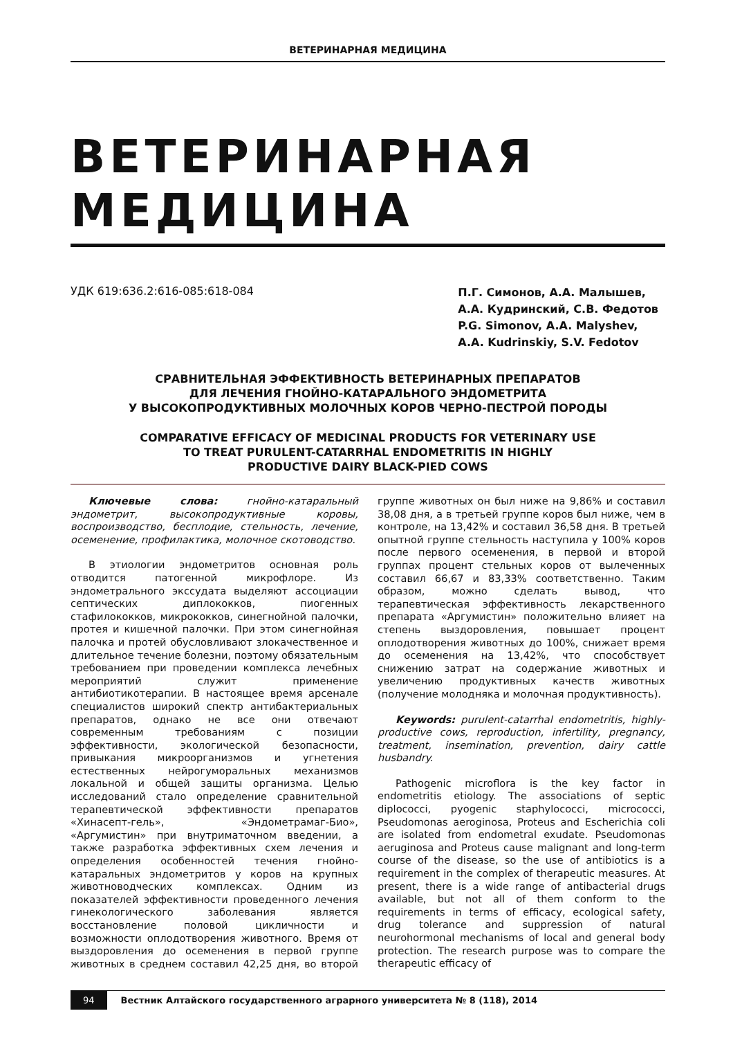ВЕТЕРИНАРНАЯ МЕДИЦИНА
ВЕТЕРИНАРНАЯ
МЕДИЦИНА
УДК 619:636.2:616-085:618-084
П.Г. Симонов, А.А. Малышев,
А.А. Кудринский, С.В. Федотов
P.G. Simonov, A.A. Malyshev,
A.A. Kudrinskiy, S.V. Fedotov
СРАВНИТЕЛЬНАЯ ЭФФЕКТИВНОСТЬ ВЕТЕРИНАРНЫХ ПРЕПАРАТОВ
ДЛЯ ЛЕЧЕНИЯ ГНОЙНО-КАТАРАЛЬНОГО ЭНДОМЕТРИТА
У ВЫСОКОПРОДУКТИВНЫХ МОЛОЧНЫХ КОРОВ ЧЕРНО-ПЕСТРОЙ ПОРОДЫ
COMPARATIVE EFFICACY OF MEDICINAL PRODUCTS FOR VETERINARY USE
TO TREAT PURULENT-CATARRHAL ENDOMETRITIS IN HIGHLY
PRODUCTIVE DAIRY BLACK-PIED COWS
Ключевые слова: гнойно-катаральный эндометрит, высокопродуктивные коровы, воспроизводство, бесплодие, стельность, лечение, осеменение, профилактика, молочное скотоводство.
В этиологии эндометритов основная роль отводится патогенной микрофлоре. Из эндометрального экссудата выделяют ассоциации септических диплококков, пиогенных стафилококков, микрококков, синегнойной палочки, протея и кишечной палочки. При этом синегнойная палочка и протей обусловливают злокачественное и длительное течение болезни, поэтому обязательным требованием при проведении комплекса лечебных мероприятий служит применение антибиотикотерапии. В настоящее время арсенале специалистов широкий спектр антибактериальных препаратов, однако не все они отвечают современным требованиям с позиции эффективности, экологической безопасности, привыкания микроорганизмов и угнетения естественных нейрогуморальных механизмов локальной и общей защиты организма. Целью исследований стало определение сравнительной терапевтической эффективности препаратов «Хинасепт-гель», «Эндометрамаг-Био», «Аргумистин» при внутриматочном введении, а также разработка эффективных схем лечения и определения особенностей течения гнойно-катаральных эндометритов у коров на крупных животноводческих комплексах. Одним из показателей эффективности проведенного лечения гинекологического заболевания является восстановление половой цикличности и возможности оплодотворения животного. Время от выздоровления до осеменения в первой группе животных в среднем составил 42,25 дня, во второй группе животных он был ниже на 9,86% и составил 38,08 дня, а в третьей группе коров был ниже, чем в контроле, на 13,42% и составил 36,58 дня. В третьей опытной группе стельность наступила у 100% коров после первого осеменения, в первой и второй группах процент стельных коров от вылеченных составил 66,67 и 83,33% соответственно. Таким образом, можно сделать вывод, что терапевтическая эффективность лекарственного препарата «Аргумистин» положительно влияет на степень выздоровления, повышает процент оплодотворения животных до 100%, снижает время до осеменения на 13,42%, что способствует снижению затрат на содержание животных и увеличению продуктивных качеств животных (получение молодняка и молочная продуктивность).
Keywords: purulent-catarrhal endometritis, highly-productive cows, reproduction, infertility, pregnancy, treatment, insemination, prevention, dairy cattle husbandry.
Pathogenic microflora is the key factor in endometritis etiology. The associations of septic diplococci, pyogenic staphylococci, micrococci, Pseudomonas aeroginosa, Proteus and Escherichia coli are isolated from endometral exudate. Pseudomonas aeruginosa and Proteus cause malignant and long-term course of the disease, so the use of antibiotics is a requirement in the complex of therapeutic measures. At present, there is a wide range of antibacterial drugs available, but not all of them conform to the requirements in terms of efficacy, ecological safety, drug tolerance and suppression of natural neurohormonal mechanisms of local and general body protection. The research purpose was to compare the therapeutic efficacy of
94 Вестник Алтайского государственного аграрного университета № 8 (118), 2014